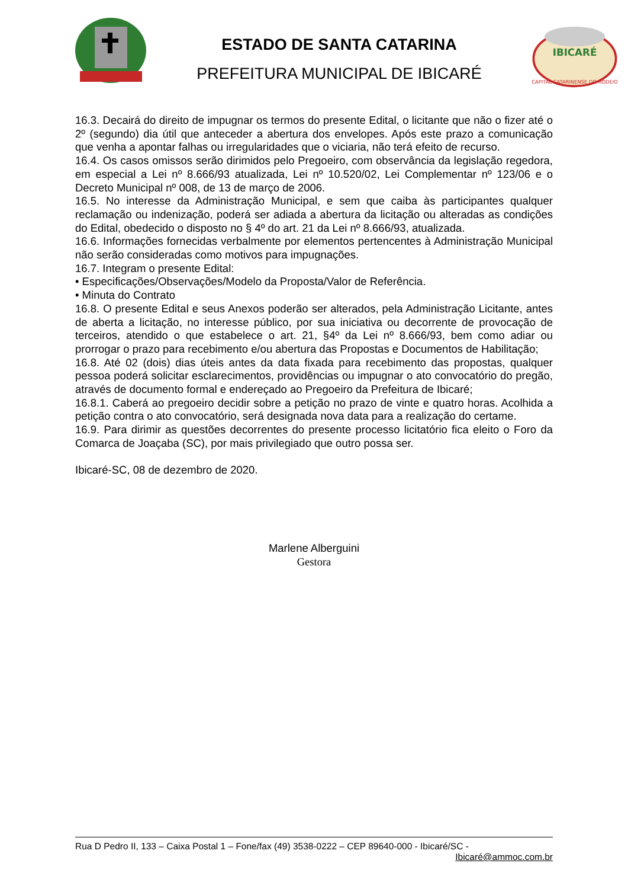ESTADO DE SANTA CATARINA
PREFEITURA MUNICIPAL DE IBICARÉ
IBICARÉ
CAPITAL CATARINENSE DO RODEIO
16.3. Decairá do direito de impugnar os termos do presente Edital, o licitante que não o fizer até o 2º (segundo) dia útil que anteceder a abertura dos envelopes. Após este prazo a comunicação que venha a apontar falhas ou irregularidades que o viciaria, não terá efeito de recurso.
16.4. Os casos omissos serão dirimidos pelo Pregoeiro, com observância da legislação regedora, em especial a Lei nº 8.666/93 atualizada, Lei nº 10.520/02, Lei Complementar nº 123/06 e o Decreto Municipal nº 008, de 13 de março de 2006.
16.5. No interesse da Administração Municipal, e sem que caiba às participantes qualquer reclamação ou indenização, poderá ser adiada a abertura da licitação ou alteradas as condições do Edital, obedecido o disposto no § 4º do art. 21 da Lei nº 8.666/93, atualizada.
16.6. Informações fornecidas verbalmente por elementos pertencentes à Administração Municipal não serão consideradas como motivos para impugnações.
16.7. Integram o presente Edital:
• Especificações/Observações/Modelo da Proposta/Valor de Referência.
• Minuta do Contrato
16.8. O presente Edital e seus Anexos poderão ser alterados, pela Administração Licitante, antes de aberta a licitação, no interesse público, por sua iniciativa ou decorrente de provocação de terceiros, atendido o que estabelece o art. 21, §4º da Lei nº 8.666/93, bem como adiar ou prorrogar o prazo para recebimento e/ou abertura das Propostas e Documentos de Habilitação;
16.8. Até 02 (dois) dias úteis antes da data fixada para recebimento das propostas, qualquer pessoa poderá solicitar esclarecimentos, providências ou impugnar o ato convocatório do pregão, através de documento formal e endereçado ao Pregoeiro da Prefeitura de Ibicaré;
16.8.1. Caberá ao pregoeiro decidir sobre a petição no prazo de vinte e quatro horas. Acolhida a petição contra o ato convocatório, será designada nova data para a realização do certame.
16.9. Para dirimir as questões decorrentes do presente processo licitatório fica eleito o Foro da Comarca de Joaçaba (SC), por mais privilegiado que outro possa ser.
Ibicaré-SC, 08 de dezembro de 2020.
Marlene Alberguini
Gestora
Rua D Pedro II, 133 – Caixa Postal 1 – Fone/fax (49) 3538-0222 – CEP 89640-000 - Ibicaré/SC - Ibicaré@ammoc.com.br